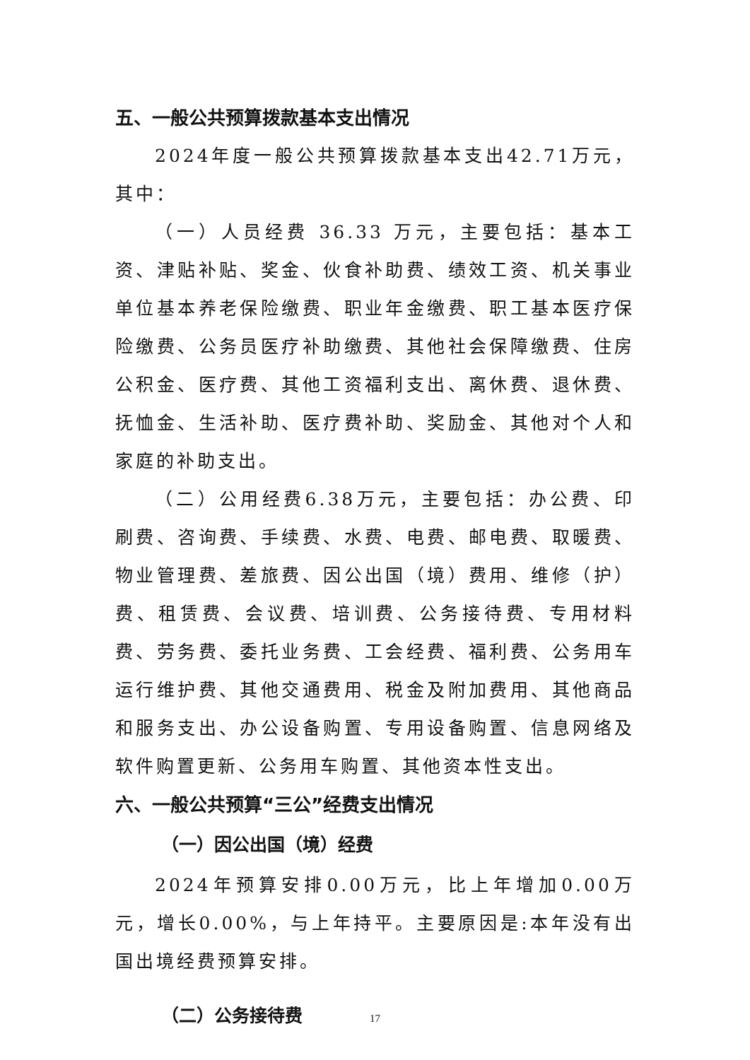五、一般公共预算拨款基本支出情况
2024年度一般公共预算拨款基本支出42.71万元，其中：
（一）人员经费 36.33 万元，主要包括：基本工资、津贴补贴、奖金、伙食补助费、绩效工资、机关事业单位基本养老保险缴费、职业年金缴费、职工基本医疗保险缴费、公务员医疗补助缴费、其他社会保障缴费、住房公积金、医疗费、其他工资福利支出、离休费、退休费、抚恤金、生活补助、医疗费补助、奖励金、其他对个人和家庭的补助支出。
（二）公用经费6.38万元，主要包括：办公费、印刷费、咨询费、手续费、水费、电费、邮电费、取暖费、物业管理费、差旅费、因公出国（境）费用、维修（护）费、租赁费、会议费、培训费、公务接待费、专用材料费、劳务费、委托业务费、工会经费、福利费、公务用车运行维护费、其他交通费用、税金及附加费用、其他商品和服务支出、办公设备购置、专用设备购置、信息网络及软件购置更新、公务用车购置、其他资本性支出。
六、一般公共预算“三公”经费支出情况
（一）因公出国（境）经费
2024年预算安排0.00万元，比上年增加0.00万元，增长0.00%，与上年持平。主要原因是:本年没有出国出境经费预算安排。
（二）公务接待费
17